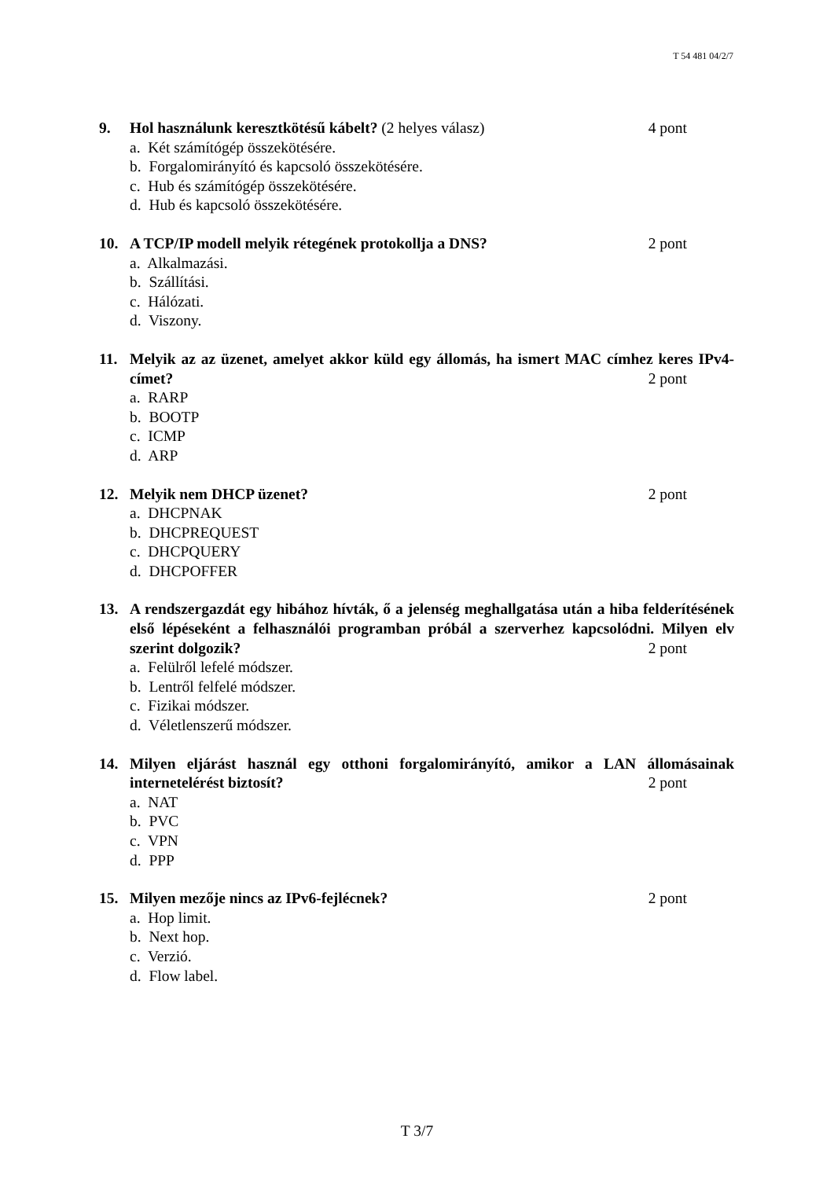T 54 481 04/2/7
9. Hol használunk keresztkötésű kábelt? (2 helyes válasz) 4 pont
a. Két számítógép összekötésére.
b. Forgalomirányító és kapcsoló összekötésére.
c. Hub és számítógép összekötésére.
d. Hub és kapcsoló összekötésére.
10. A TCP/IP modell melyik rétegének protokollja a DNS? 2 pont
a. Alkalmazási.
b. Szállítási.
c. Hálózati.
d. Viszony.
11. Melyik az az üzenet, amelyet akkor küld egy állomás, ha ismert MAC címhez keres IPv4-címet? 2 pont
a. RARP
b. BOOTP
c. ICMP
d. ARP
12. Melyik nem DHCP üzenet? 2 pont
a. DHCPNAK
b. DHCPREQUEST
c. DHCPQUERY
d. DHCPOFFER
13. A rendszergazdát egy hibához hívták, ő a jelenség meghallgatása után a hiba felderítésének első lépéseként a felhasználói programban próbál a szerverhez kapcsolódni. Milyen elv szerint dolgozik? 2 pont
a. Felülről lefelé módszer.
b. Lentről felfelé módszer.
c. Fizikai módszer.
d. Véletlenszerű módszer.
14. Milyen eljárást használ egy otthoni forgalomirányító, amikor a LAN állomásainak internetelérést biztosít? 2 pont
a. NAT
b. PVC
c. VPN
d. PPP
15. Milyen mezője nincs az IPv6-fejlécnek? 2 pont
a. Hop limit.
b. Next hop.
c. Verzió.
d. Flow label.
T 3/7